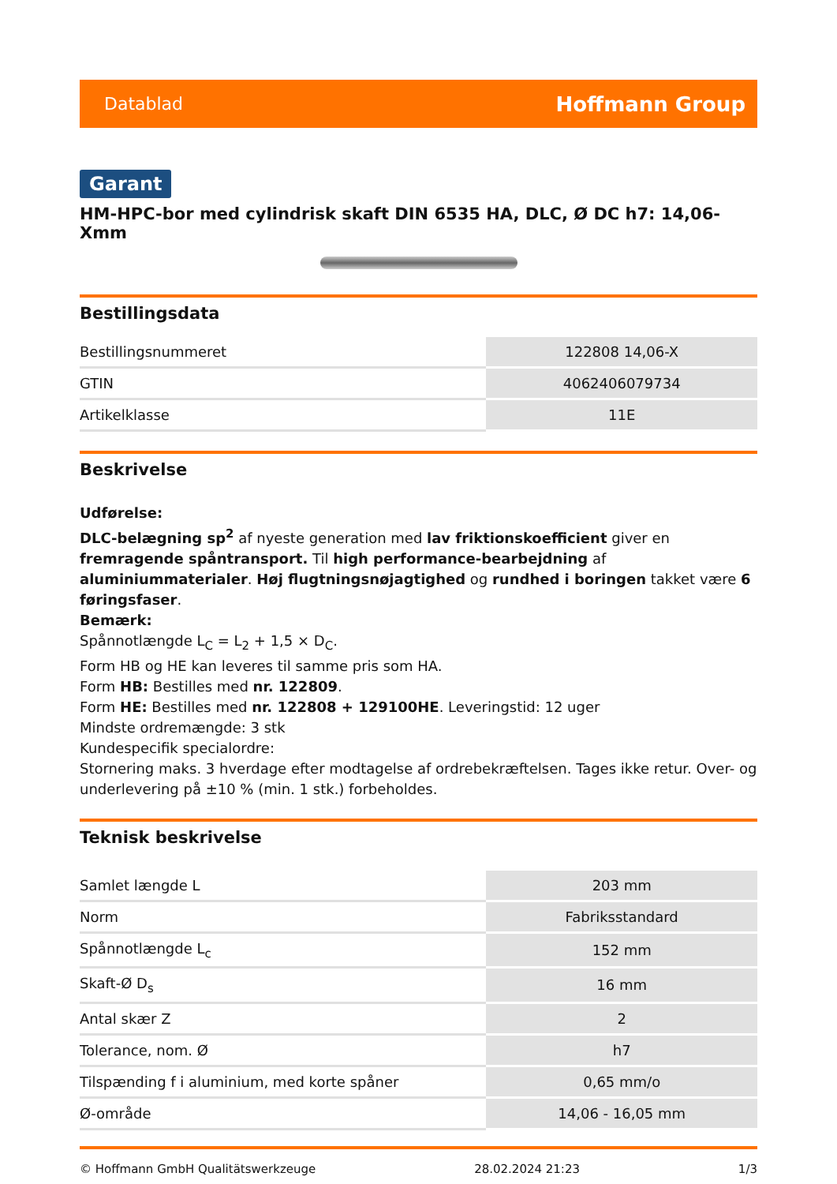Datablad Hoffmann Group
Garant
HM-HPC-bor med cylindrisk skaft DIN 6535 HA, DLC, Ø DC h7: 14,06-Xmm
Bestillingsdata
| Bestillingsnummeret | 122808 14,06-X |
| GTIN | 4062406079734 |
| Artikelklasse | 11E |
Beskrivelse
Udførelse:
DLC-belægning sp<sup>2</sup> af nyeste generation med lav friktionskoefficient giver en fremragende spåntransport. Til high performance-bearbejdning af aluminiummaterialer. Høj flugtningsnøjagtighed og rundhed i boringen takket være 6 føringsfaser.
Bemærk:
Spånnotlængde L<sub>C</sub> = L<sub>2</sub> + 1,5 × D<sub>C</sub>.
Form HB og HE kan leveres til samme pris som HA.
Form HB: Bestilles med nr. 122809.
Form HE: Bestilles med nr. 122808 + 129100HE. Leveringstid: 12 uger
Mindste ordremængde: 3 stk
Kundespecifik specialordre:
Stornering maks. 3 hverdage efter modtagelse af ordrebekræftelsen. Tages ikke retur. Over- og underlevering på ±10 % (min. 1 stk.) forbeholdes.
Teknisk beskrivelse
| Samlet længde L | 203 mm |
| Norm | Fabriksstandard |
| Spånnotlængde L<sub>c</sub> | 152 mm |
| Skaft-Ø D<sub>s</sub> | 16 mm |
| Antal skær Z | 2 |
| Tolerance, nom. Ø | h7 |
| Tilspænding f i aluminium, med korte spåner | 0,65 mm/o |
| Ø-område | 14,06 - 16,05 mm |
© Hoffmann GmbH Qualitätswerkzeuge 28.02.2024 21:23 1/3